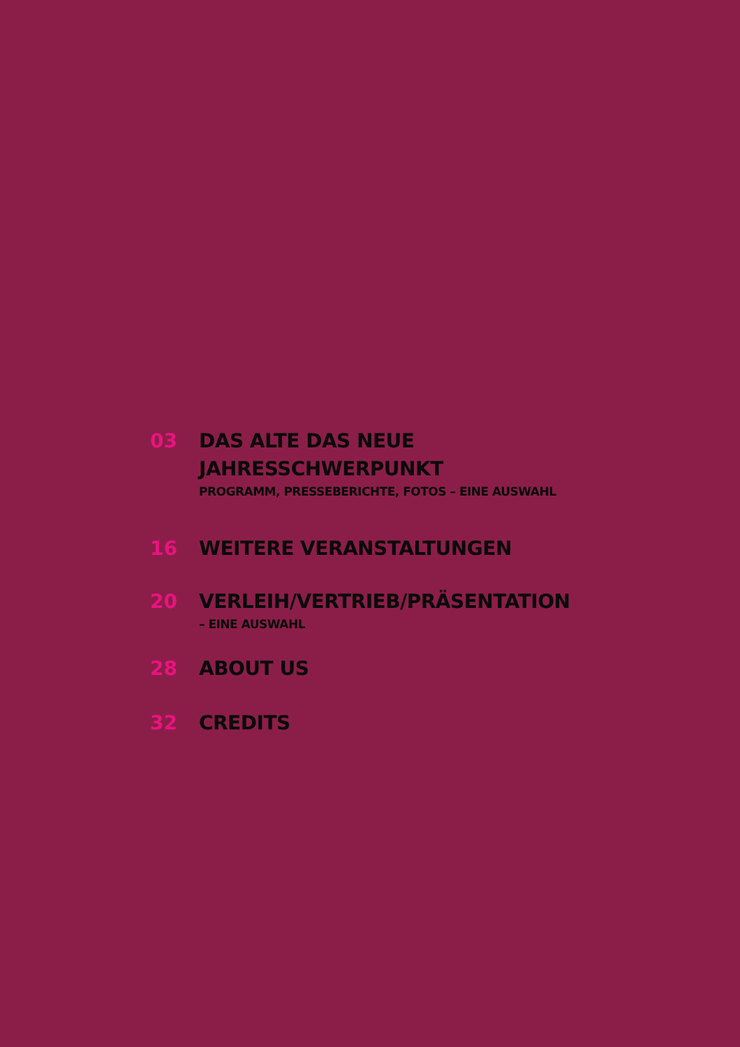03 DAS ALTE DAS NEUE
JAHRESSCHWERPUNKT
PROGRAMM, PRESSEBERICHTE, FOTOS – EINE AUSWAHL
16 WEITERE VERANSTALTUNGEN
20 VERLEIH/VERTRIEB/PRÄSENTATION
– EINE AUSWAHL
28 ABOUT US
32 CREDITS